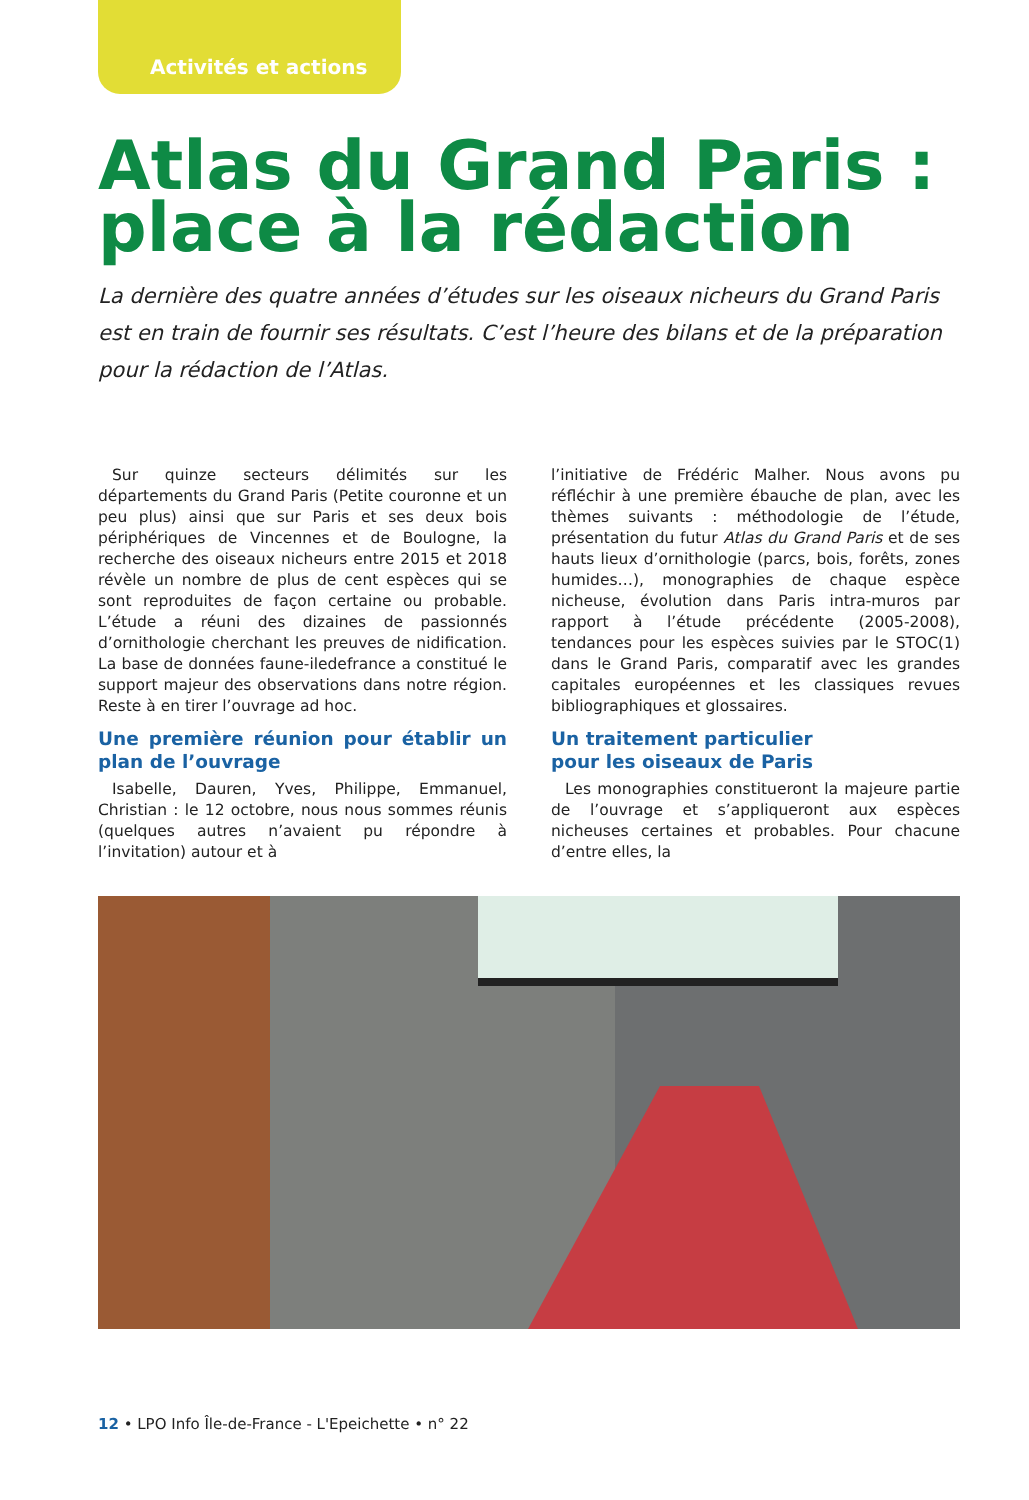Activités et actions
Atlas du Grand Paris :
place à la rédaction
La dernière des quatre années d’études sur les oiseaux nicheurs du Grand Paris est en train de fournir ses résultats. C’est l’heure des bilans et de la préparation pour la rédaction de l’Atlas.
Sur quinze secteurs délimités sur les départements du Grand Paris (Petite couronne et un peu plus) ainsi que sur Paris et ses deux bois périphériques de Vincennes et de Boulogne, la recherche des oiseaux nicheurs entre 2015 et 2018 révèle un nombre de plus de cent espèces qui se sont reproduites de façon certaine ou probable. L’étude a réuni des dizaines de passionnés d’ornithologie cherchant les preuves de nidification. La base de données faune-iledefrance a constitué le support majeur des observations dans notre région. Reste à en tirer l’ouvrage ad hoc.
Une première réunion pour établir un plan de l’ouvrage
Isabelle, Dauren, Yves, Philippe, Emmanuel, Christian : le 12 octobre, nous nous sommes réunis (quelques autres n’avaient pu répondre à l’invitation) autour et à
l’initiative de Frédéric Malher. Nous avons pu réfléchir à une première ébauche de plan, avec les thèmes suivants : méthodologie de l’étude, présentation du futur Atlas du Grand Paris et de ses hauts lieux d’ornithologie (parcs, bois, forêts, zones humides…), monographies de chaque espèce nicheuse, évolution dans Paris intra-muros par rapport à l’étude précédente (2005-2008), tendances pour les espèces suivies par le STOC(1) dans le Grand Paris, comparatif avec les grandes capitales européennes et les classiques revues bibliographiques et glossaires.
Un traitement particulier
pour les oiseaux de Paris
Les monographies constitueront la majeure partie de l’ouvrage et s’appliqueront aux espèces nicheuses certaines et probables. Pour chacune d’entre elles, la
12 • LPO Info Île-de-France - L'Epeichette • n° 22